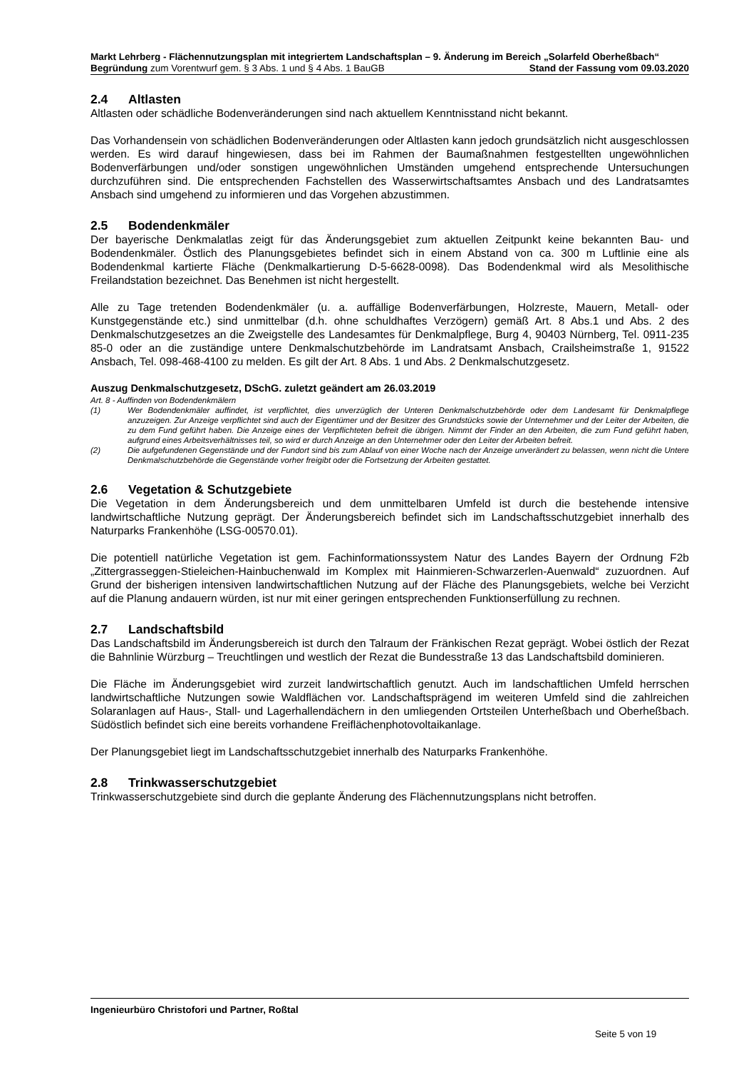Markt Lehrberg - Flächennutzungsplan mit integriertem Landschaftsplan – 9. Änderung im Bereich „Solarfeld Oberheßbach“
Begründung zum Vorentwurf gem. § 3 Abs. 1 und § 4 Abs. 1 BauGB Stand der Fassung vom 09.03.2020
2.4 Altlasten
Altlasten oder schädliche Bodenveränderungen sind nach aktuellem Kenntnisstand nicht bekannt.
Das Vorhandensein von schädlichen Bodenveränderungen oder Altlasten kann jedoch grundsätzlich nicht ausgeschlossen werden. Es wird darauf hingewiesen, dass bei im Rahmen der Baumaßnahmen festgestellten ungewöhnlichen Bodenverfärbungen und/oder sonstigen ungewöhnlichen Umständen umgehend entsprechende Untersuchungen durchzuführen sind. Die entsprechenden Fachstellen des Wasserwirtschaftsamtes Ansbach und des Landratsamtes Ansbach sind umgehend zu informieren und das Vorgehen abzustimmen.
2.5 Bodendenkmäler
Der bayerische Denkmalatlas zeigt für das Änderungsgebiet zum aktuellen Zeitpunkt keine bekannten Bau- und Bodendenkmäler. Östlich des Planungsgebietes befindet sich in einem Abstand von ca. 300 m Luftlinie eine als Bodendenkmal kartierte Fläche (Denkmalkartierung D-5-6628-0098). Das Bodendenkmal wird als Mesolithische Freilandstation bezeichnet. Das Benehmen ist nicht hergestellt.
Alle zu Tage tretenden Bodendenkmäler (u. a. auffällige Bodenverfärbungen, Holzreste, Mauern, Metall- oder Kunstgegenstände etc.) sind unmittelbar (d.h. ohne schuldhaftes Verzögern) gemäß Art. 8 Abs.1 und Abs. 2 des Denkmalschutzgesetzes an die Zweigstelle des Landesamtes für Denkmalpflege, Burg 4, 90403 Nürnberg, Tel. 0911-235 85-0 oder an die zuständige untere Denkmalschutzbehörde im Landratsamt Ansbach, Crailsheimstraße 1, 91522 Ansbach, Tel. 098-468-4100 zu melden. Es gilt der Art. 8 Abs. 1 und Abs. 2 Denkmalschutzgesetz.
Auszug Denkmalschutzgesetz, DSchG. zuletzt geändert am 26.03.2019
Art. 8 - Auffinden von Bodendenkmälern
(1) Wer Bodendenkmäler auffindet, ist verpflichtet, dies unverzüglich der Unteren Denkmalschutzbehörde oder dem Landesamt für Denkmalpflege anzuzeigen. Zur Anzeige verpflichtet sind auch der Eigentümer und der Besitzer des Grundstücks sowie der Unternehmer und der Leiter der Arbeiten, die zu dem Fund geführt haben. Die Anzeige eines der Verpflichteten befreit die übrigen. Nimmt der Finder an den Arbeiten, die zum Fund geführt haben, aufgrund eines Arbeitsverhältnisses teil, so wird er durch Anzeige an den Unternehmer oder den Leiter der Arbeiten befreit.
(2) Die aufgefundenen Gegenstände und der Fundort sind bis zum Ablauf von einer Woche nach der Anzeige unverändert zu belassen, wenn nicht die Untere Denkmalschutzbehörde die Gegenstände vorher freigibt oder die Fortsetzung der Arbeiten gestattet.
2.6 Vegetation & Schutzgebiete
Die Vegetation in dem Änderungsbereich und dem unmittelbaren Umfeld ist durch die bestehende intensive landwirtschaftliche Nutzung geprägt. Der Änderungsbereich befindet sich im Landschaftsschutzgebiet innerhalb des Naturparks Frankenhöhe (LSG-00570.01).
Die potentiell natürliche Vegetation ist gem. Fachinformationssystem Natur des Landes Bayern der Ordnung F2b „Zittergrasseggen-Stieleichen-Hainbuchenwald im Komplex mit Hainmieren-Schwarzerlen-Auenwald“ zuzuordnen. Auf Grund der bisherigen intensiven landwirtschaftlichen Nutzung auf der Fläche des Planungsgebiets, welche bei Verzicht auf die Planung andauern würden, ist nur mit einer geringen entsprechenden Funktionserfüllung zu rechnen.
2.7 Landschaftsbild
Das Landschaftsbild im Änderungsbereich ist durch den Talraum der Fränkischen Rezat geprägt. Wobei östlich der Rezat die Bahnlinie Würzburg – Treuchtlingen und westlich der Rezat die Bundesstraße 13 das Landschaftsbild dominieren.
Die Fläche im Änderungsgebiet wird zurzeit landwirtschaftlich genutzt. Auch im landschaftlichen Umfeld herrschen landwirtschaftliche Nutzungen sowie Waldflächen vor. Landschaftsprägend im weiteren Umfeld sind die zahlreichen Solaranlagen auf Haus-, Stall- und Lagerhallendächern in den umliegenden Ortsteilen Unterheßbach und Oberheßbach. Südöstlich befindet sich eine bereits vorhandene Freiflächenphotovoltaikanlage.
Der Planungsgebiet liegt im Landschaftsschutzgebiet innerhalb des Naturparks Frankenhöhe.
2.8 Trinkwasserschutzgebiet
Trinkwasserschutzgebiete sind durch die geplante Änderung des Flächennutzungsplans nicht betroffen.
Ingenieurbüro Christofori und Partner, Roßtal
Seite 5 von 19